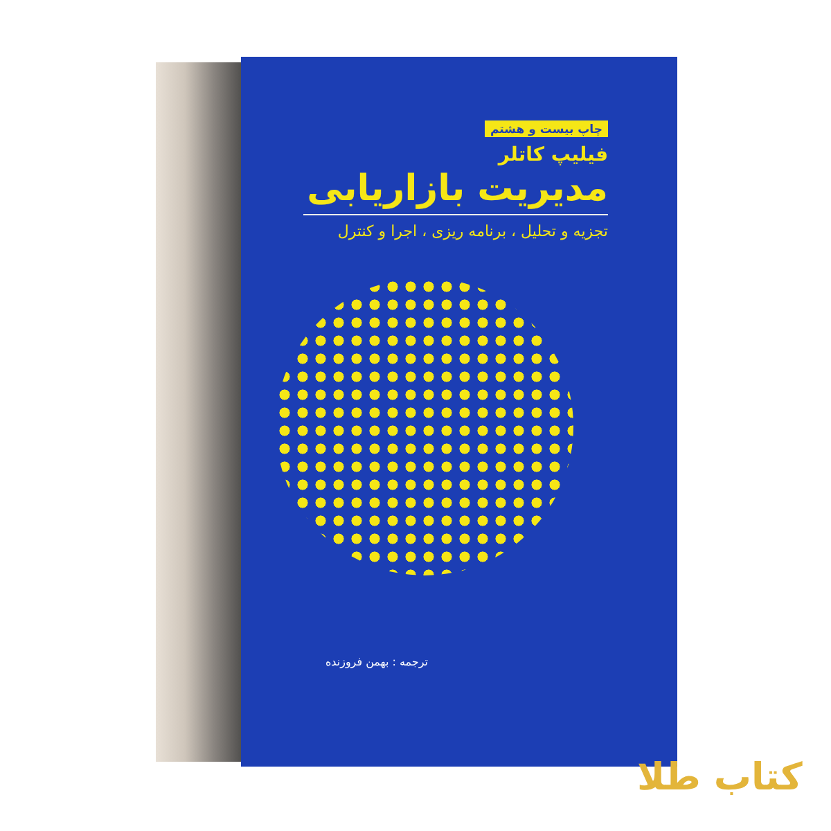چاپ بیست و هشتم
فیلیپ کاتلر
مدیریت بازاریابی
تجزیه و تحلیل ، برنامه ریزی ، اجرا و کنترل
ترجمه : بهمن فروزنده
کتاب طلا